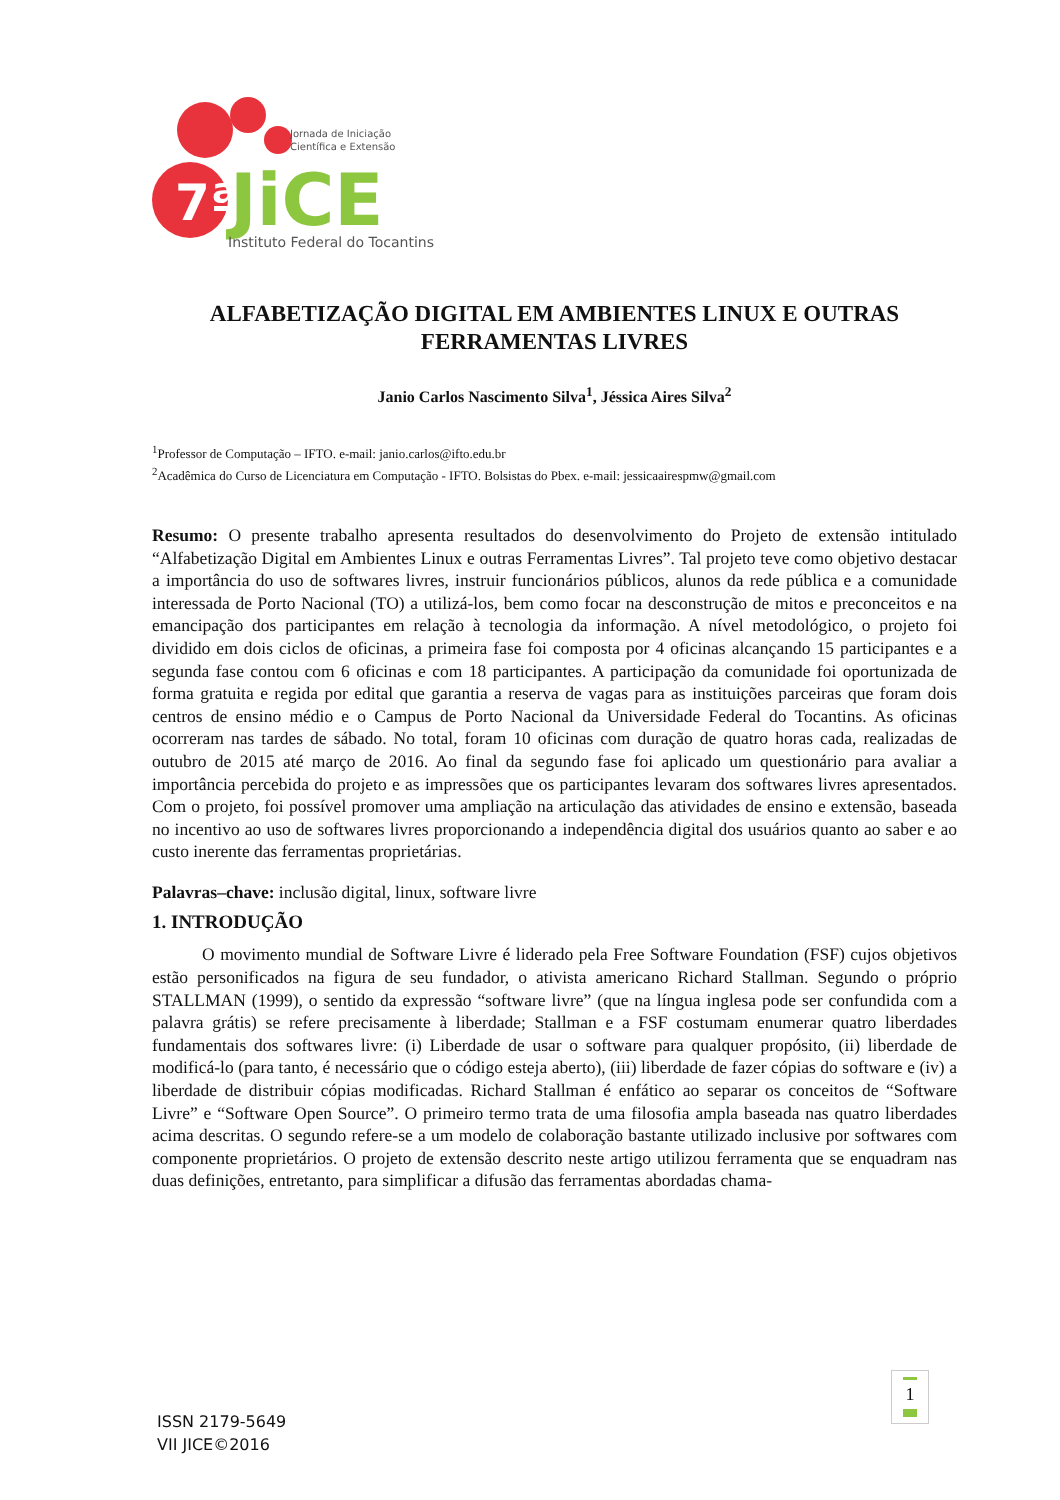7ª
Jornada de Iniciação
Científica e Extensão
JiCE
Instituto Federal do Tocantins
ALFABETIZAÇÃO DIGITAL EM AMBIENTES LINUX E OUTRAS FERRAMENTAS LIVRES
Janio Carlos Nascimento Silva<sup>1</sup>, Jéssica Aires Silva<sup>2</sup>
<sup>1</sup> Professor de Computação – IFTO. e-mail: janio.carlos@ifto.edu.br
<sup>2</sup> Acadêmica do Curso de Licenciatura em Computação - IFTO. Bolsistas do Pbex. e-mail: jessicaairespmw@gmail.com
Resumo: O presente trabalho apresenta resultados do desenvolvimento do Projeto de extensão intitulado “Alfabetização Digital em Ambientes Linux e outras Ferramentas Livres”. Tal projeto teve como objetivo destacar a importância do uso de softwares livres, instruir funcionários públicos, alunos da rede pública e a comunidade interessada de Porto Nacional (TO) a utilizá-los, bem como focar na desconstrução de mitos e preconceitos e na emancipação dos participantes em relação à tecnologia da informação. A nível metodológico, o projeto foi dividido em dois ciclos de oficinas, a primeira fase foi composta por 4 oficinas alcançando 15 participantes e a segunda fase contou com 6 oficinas e com 18 participantes. A participação da comunidade foi oportunizada de forma gratuita e regida por edital que garantia a reserva de vagas para as instituições parceiras que foram dois centros de ensino médio e o Campus de Porto Nacional da Universidade Federal do Tocantins. As oficinas ocorreram nas tardes de sábado. No total, foram 10 oficinas com duração de quatro horas cada, realizadas de outubro de 2015 até março de 2016. Ao final da segundo fase foi aplicado um questionário para avaliar a importância percebida do projeto e as impressões que os participantes levaram dos softwares livres apresentados. Com o projeto, foi possível promover uma ampliação na articulação das atividades de ensino e extensão, baseada no incentivo ao uso de softwares livres proporcionando a independência digital dos usuários quanto ao saber e ao custo inerente das ferramentas proprietárias.
Palavras–chave: inclusão digital, linux, software livre
1. INTRODUÇÃO
O movimento mundial de Software Livre é liderado pela Free Software Foundation (FSF) cujos objetivos estão personificados na figura de seu fundador, o ativista americano Richard Stallman. Segundo o próprio STALLMAN (1999), o sentido da expressão “software livre” (que na língua inglesa pode ser confundida com a palavra grátis) se refere precisamente à liberdade; Stallman e a FSF costumam enumerar quatro liberdades fundamentais dos softwares livre: (i) Liberdade de usar o software para qualquer propósito, (ii) liberdade de modificá-lo (para tanto, é necessário que o código esteja aberto), (iii) liberdade de fazer cópias do software e (iv) a liberdade de distribuir cópias modificadas. Richard Stallman é enfático ao separar os conceitos de “Software Livre” e “Software Open Source”. O primeiro termo trata de uma filosofia ampla baseada nas quatro liberdades acima descritas. O segundo refere-se a um modelo de colaboração bastante utilizado inclusive por softwares com componente proprietários. O projeto de extensão descrito neste artigo utilizou ferramenta que se enquadram nas duas definições, entretanto, para simplificar a difusão das ferramentas abordadas chama-
1
ISSN 2179-5649
VII JICE©2016